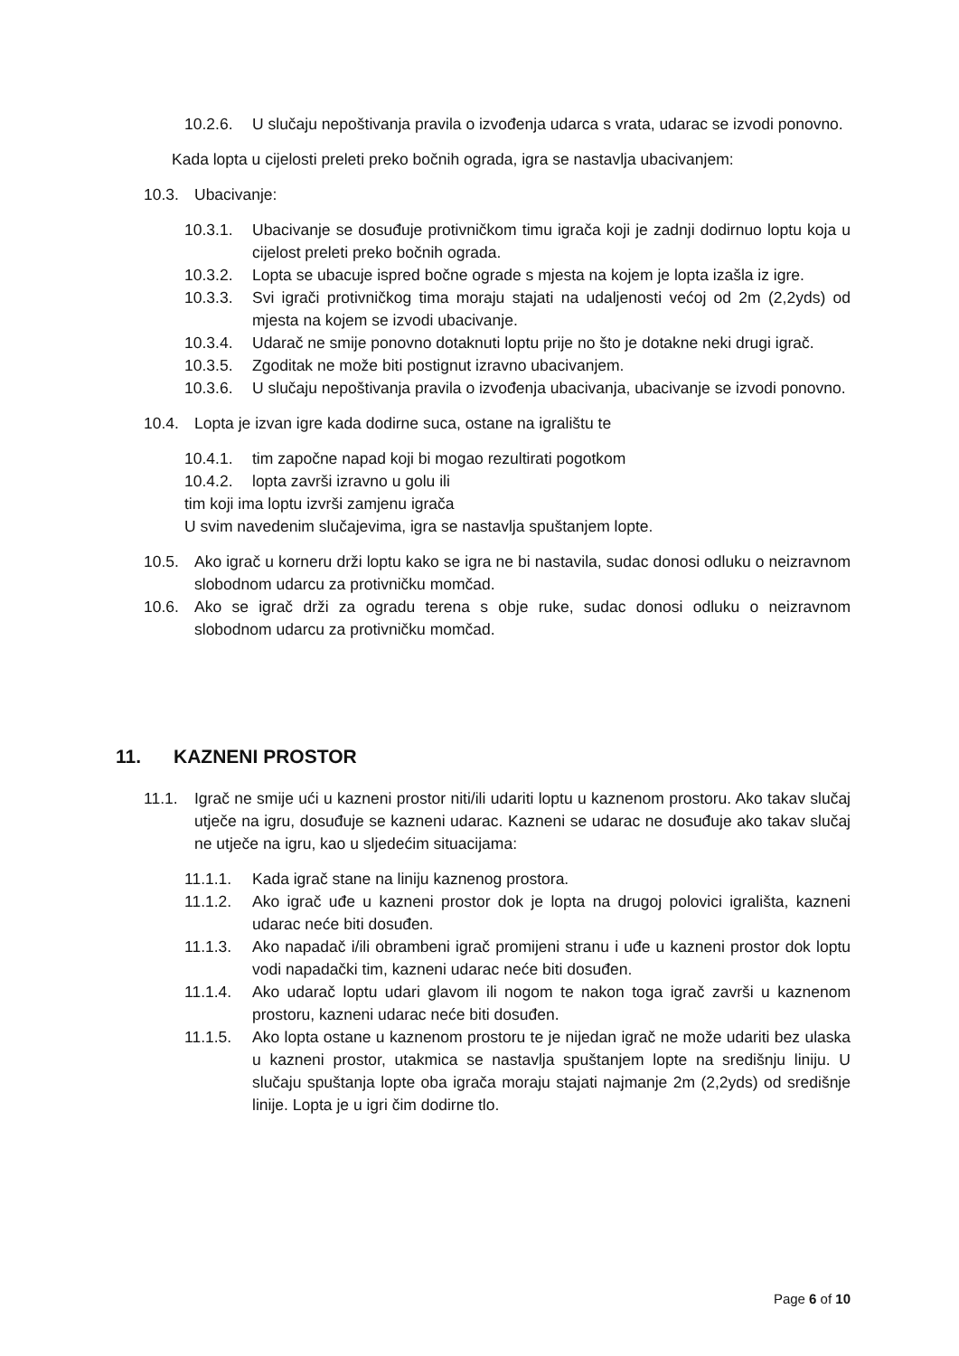10.2.6. U slučaju nepoštivanja pravila o izvođenja udarca s vrata, udarac se izvodi ponovno.
Kada lopta u cijelosti preleti preko bočnih ograda, igra se nastavlja ubacivanjem:
10.3. Ubacivanje:
10.3.1. Ubacivanje se dosuđuje protivničkom timu igrača koji je zadnji dodirnuo loptu koja u cijelost preleti preko bočnih ograda.
10.3.2. Lopta se ubacuje ispred bočne ograde s mjesta na kojem je lopta izašla iz igre.
10.3.3. Svi igrači protivničkog tima moraju stajati na udaljenosti većoj od 2m (2,2yds) od mjesta na kojem se izvodi ubacivanje.
10.3.4. Udarač ne smije ponovno dotaknuti loptu prije no što je dotakne neki drugi igrač.
10.3.5. Zgoditak ne može biti postignut izravno ubacivanjem.
10.3.6. U slučaju nepoštivanja pravila o izvođenja ubacivanja, ubacivanje se izvodi ponovno.
10.4. Lopta je izvan igre kada dodirne suca, ostane na igralištu te
10.4.1. tim započne napad koji bi mogao rezultirati pogotkom
10.4.2. lopta završi izravno u golu ili
tim koji ima loptu izvrši zamjenu igrača
U svim navedenim slučajevima, igra se nastavlja spuštanjem lopte.
10.5. Ako igrač u korneru drži loptu kako se igra ne bi nastavila, sudac donosi odluku o neizravnom slobodnom udarcu za protivničku momčad.
10.6. Ako se igrač drži za ogradu terena s obje ruke, sudac donosi odluku o neizravnom slobodnom udarcu za protivničku momčad.
11. KAZNENI PROSTOR
11.1. Igrač ne smije ući u kazneni prostor niti/ili udariti loptu u kaznenom prostoru. Ako takav slučaj utječe na igru, dosuđuje se kazneni udarac. Kazneni se udarac ne dosuđuje ako takav slučaj ne utječe na igru, kao u sljedećim situacijama:
11.1.1. Kada igrač stane na liniju kaznenog prostora.
11.1.2. Ako igrač uđe u kazneni prostor dok je lopta na drugoj polovici igrališta, kazneni udarac neće biti dosuđen.
11.1.3. Ako napadač i/ili obrambeni igrač promijeni stranu i uđe u kazneni prostor dok loptu vodi napadački tim, kazneni udarac neće biti dosuđen.
11.1.4. Ako udarač loptu udari glavom ili nogom te nakon toga igrač završi u kaznenom prostoru, kazneni udarac neće biti dosuđen.
11.1.5. Ako lopta ostane u kaznenom prostoru te je nijedan igrač ne može udariti bez ulaska u kazneni prostor, utakmica se nastavlja spuštanjem lopte na središnju liniju. U slučaju spuštanja lopte oba igrača moraju stajati najmanje 2m (2,2yds) od središnje linije. Lopta je u igri čim dodirne tlo.
Page 6 of 10